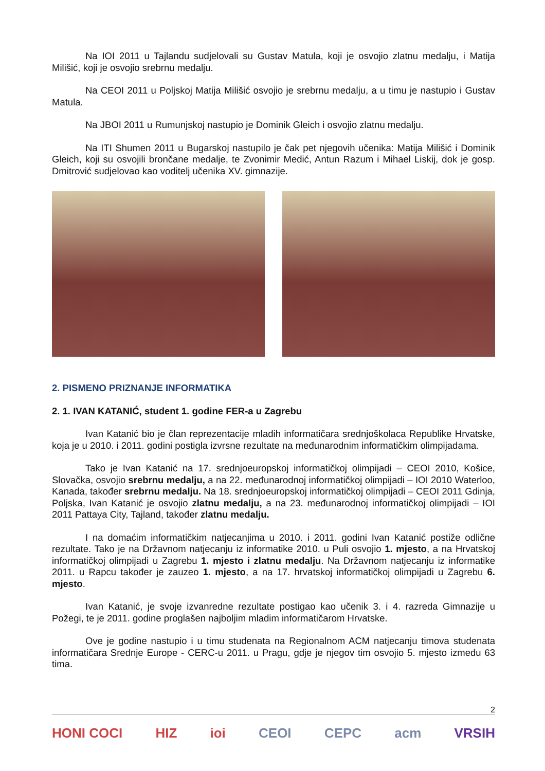Na IOI 2011 u Tajlandu sudjelovali su Gustav Matula, koji je osvojio zlatnu medalju, i Matija Milišić, koji je osvojio srebrnu medalju.
Na CEOI 2011 u Poljskoj Matija Milišić osvojio je srebrnu medalju, a u timu je nastupio i Gustav Matula.
Na JBOI 2011 u Rumunjskoj nastupio je Dominik Gleich i osvojio zlatnu medalju.
Na ITI Shumen 2011 u Bugarskoj nastupilo je čak pet njegovih učenika: Matija Milišić i Dominik Gleich, koji su osvojili brončane medalje, te Zvonimir Medić, Antun Razum i Mihael Liskij, dok je gosp. Dmitrović sudjelovao kao voditelj učenika XV. gimnazije.
2. PISMENO PRIZNANJE INFORMATIKA
2. 1. IVAN KATANIĆ, student 1. godine FER-a u Zagrebu
Ivan Katanić bio je član reprezentacije mladih informatičara srednjoškolaca Republike Hrvatske, koja je u 2010. i 2011. godini postigla izvrsne rezultate na međunarodnim informatičkim olimpijadama.
Tako je Ivan Katanić na 17. srednjoeuropskoj informatičkoj olimpijadi – CEOI 2010, Košice, Slovačka, osvojio srebrnu medalju, a na 22. međunarodnoj informatičkoj olimpijadi – IOI 2010 Waterloo, Kanada, također srebrnu medalju. Na 18. srednjoeuropskoj informatičkoj olimpijadi – CEOI 2011 Gdinja, Poljska, Ivan Katanić je osvojio zlatnu medalju, a na 23. međunarodnoj informatičkoj olimpijadi – IOI 2011 Pattaya City, Tajland, također zlatnu medalju.
I na domaćim informatičkim natjecanjima u 2010. i 2011. godini Ivan Katanić postiže odlične rezultate. Tako je na Državnom natjecanju iz informatike 2010. u Puli osvojio 1. mjesto, a na Hrvatskoj informatičkoj olimpijadi u Zagrebu 1. mjesto i zlatnu medalju. Na Državnom natjecanju iz informatike 2011. u Rapcu također je zauzeo 1. mjesto, a na 17. hrvatskoj informatičkoj olimpijadi u Zagrebu 6. mjesto.
Ivan Katanić, je svoje izvanredne rezultate postigao kao učenik 3. i 4. razreda Gimnazije u Požegi, te je 2011. godine proglašen najboljim mladim informatičarom Hrvatske.
Ove je godine nastupio i u timu studenata na Regionalnom ACM natjecanju timova studenata informatičara Srednje Europe - CERC-u 2011. u Pragu, gdje je njegov tim osvojio 5. mjesto između 63 tima.
2
HONI COCI HIZ ioi CEOI CEPC acm VRSIH